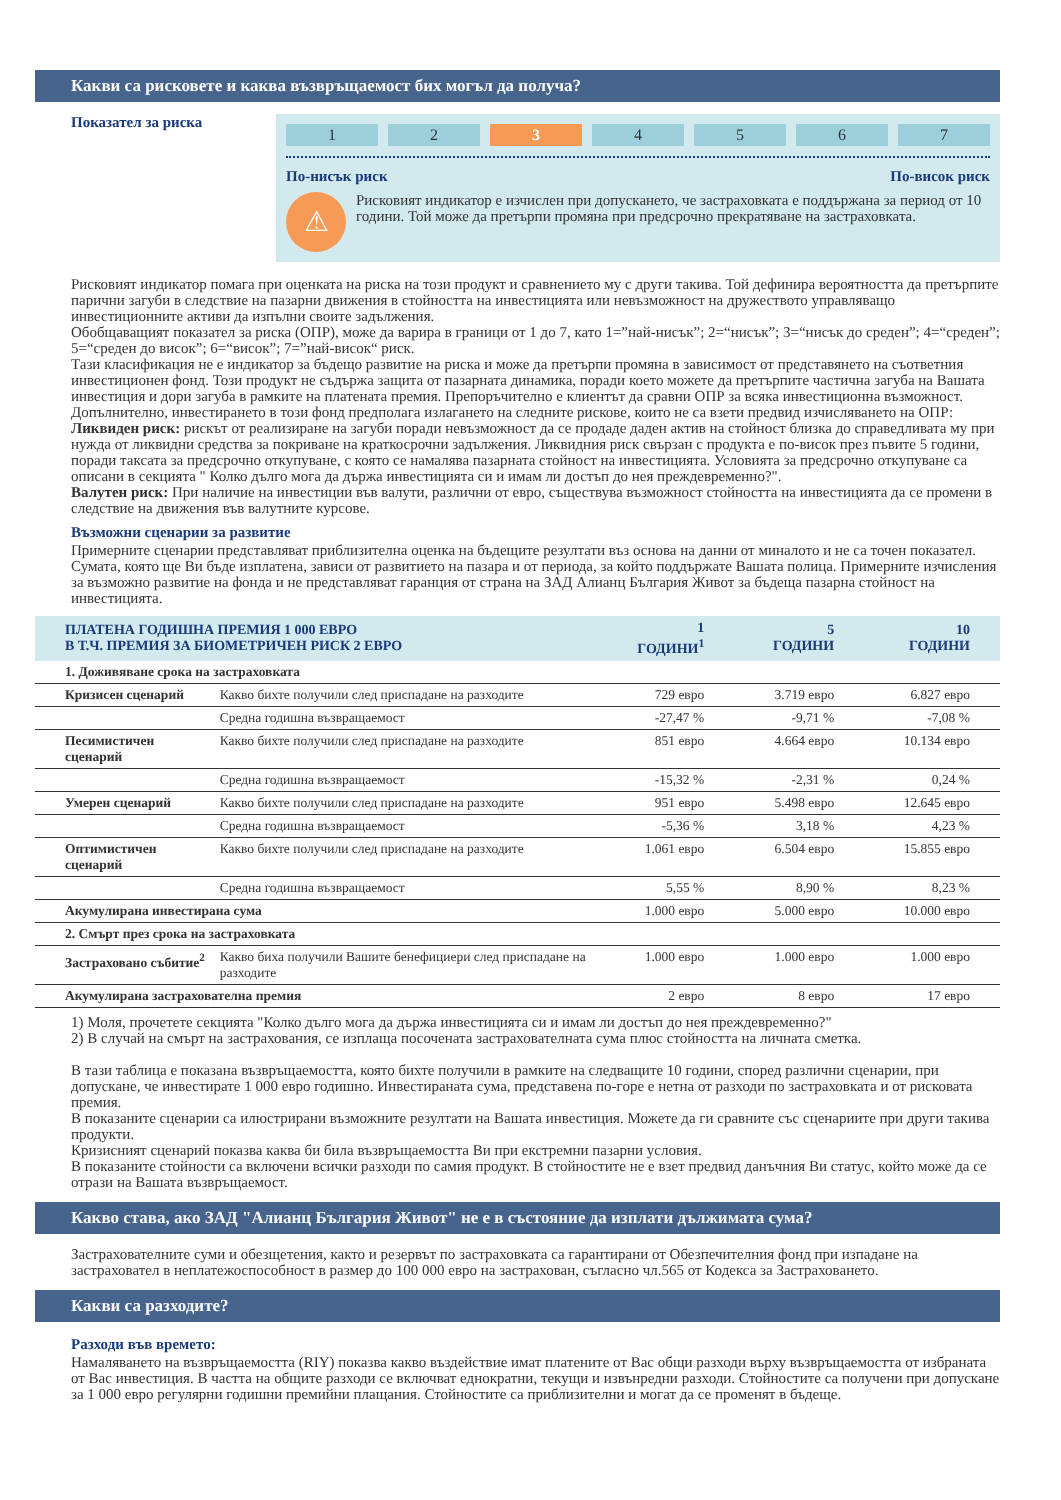Какви са рисковете и каква възвръщаемост бих могъл да получа?
Показател за риска
1 2 3 4 5 6 7
По-нисък риск По-висок риск
⚠
Рисковият индикатор е изчислен при допускането, че застраховката е поддържана за период от 10 години. Той може да претърпи промяна при предсрочно прекратяване на застраховката.
Рисковият индикатор помага при оценката на риска на този продукт и сравнението му с други такива. Той дефинира вероятността да претърпите парични загуби в следствие на пазарни движения в стойността на инвестицията или невъзможност на дружеството управляващо инвестиционните активи да изпълни своите задължения.
Обобщаващият показател за риска (ОПР), може да варира в граници от 1 до 7, като 1=”най-нисък”; 2=“нисък”; 3=“нисък до среден”; 4=“среден”; 5=“среден до висок”; 6=“висок”; 7=”най-висок“ риск.
Тази класификация не е индикатор за бъдещо развитие на риска и може да претърпи промяна в зависимост от представянето на съответния инвестиционен фонд. Този продукт не съдържа защита от пазарната динамика, поради което можете да претърпите частична загуба на Вашата инвестиция и дори загуба в рамките на платената премия. Препоръчително е клиентът да сравни ОПР за всяка инвестиционна възможност.
Допълнително, инвестирането в този фонд предполага излагането на следните рискове, които не са взети предвид изчисляването на ОПР:
Ликвиден риск: рискът от реализиране на загуби поради невъзможност да се продаде даден актив на стойност близка до справедливата му при нужда от ликвидни средства за покриване на краткосрочни задължения. Ликвидния риск свързан с продукта е по-висок през пъвите 5 години, поради таксата за предсрочно откупуване, с която се намалява пазарната стойност на инвестицията. Условията за предсрочно откупуване са описани в секцията " Колко дълго мога да държа инвестицията си и имам ли достъп до нея преждевременно?".
Валутен риск: При наличие на инвестиции във валути, различни от евро, съществува възможност стойността на инвестицията да се промени в следствие на движения във валутните курсове.
Възможни сценарии за развитие
Примерните сценарии представляват приблизителна оценка на бъдещите резултати въз основа на данни от миналото и не са точен показател. Сумата, която ще Ви бъде изплатена, зависи от развитието на пазара и от периода, за който поддържате Вашата полица. Примерните изчисления за възможно развитие на фонда и не представляват гаранция от страна на ЗАД Алианц България Живот за бъдеща пазарна стойност на инвестицията.
| ПЛАТЕНА ГОДИШНА ПРЕМИЯ 1 000 ЕВРО В Т.Ч. ПРЕМИЯ ЗА БИОМЕТРИЧЕН РИСК 2 ЕВРО | | 1 ГОДИНИ<sup>1</sup> | 5 ГОДИНИ | 10 ГОДИНИ |
| --- | --- | --- | --- | --- |
| 1. Доживяване срока на застраховката | | | | |
| Кризисен сценарий | Какво бихте получили след приспадане на разходите | 729 евро | 3.719 евро | 6.827 евро |
| | Средна годишна възвращаемост | -27,47 % | -9,71 % | -7,08 % |
| Песимистичен сценарий | Какво бихте получили след приспадане на разходите | 851 евро | 4.664 евро | 10.134 евро |
| | Средна годишна възвращаемост | -15,32 % | -2,31 % | 0,24 % |
| Умерен сценарий | Какво бихте получили след приспадане на разходите | 951 евро | 5.498 евро | 12.645 евро |
| | Средна годишна възвращаемост | -5,36 % | 3,18 % | 4,23 % |
| Оптимистичен сценарий | Какво бихте получили след приспадане на разходите | 1.061 евро | 6.504 евро | 15.855 евро |
| | Средна годишна възвращаемост | 5,55 % | 8,90 % | 8,23 % |
| Акумулирана инвестирана сума | | 1.000 евро | 5.000 евро | 10.000 евро |
| 2. Смърт през срока на застраховката | | | | |
| Застраховано събитие<sup>2</sup> | Какво биха получили Вашите бенефициери след приспадане на разходите | 1.000 евро | 1.000 евро | 1.000 евро |
| Акумулирана застрахователна премия | | 2 евро | 8 евро | 17 евро |
1) Моля, прочетете секцията "Колко дълго мога да държа инвестицията си и имам ли достъп до нея преждевременно?"
2) В случай на смърт на застрахования, се изплаща посочената застрахователната сума плюс стойността на личната сметка.
В тази таблица е показана възвръщаемостта, която бихте получили в рамките на следващите 10 години, според различни сценарии, при допускане, че инвестирате 1 000 евро годишно. Инвестираната сума, представена по-горе е нетна от разходи по застраховката и от рисковата премия.
В показаните сценарии са илюстрирани възможните резултати на Вашата инвестиция. Можете да ги сравните със сценариите при други такива продукти.
Кризисният сценарий показва каква би била възвръщаемостта Ви при екстремни пазарни условия.
В показаните стойности са включени всички разходи по самия продукт. В стойностите не е взет предвид данъчния Ви статус, който може да се отрази на Вашата възвръщаемост.
Какво става, ако ЗАД "Алианц България Живот" не е в състояние да изплати дължимата сума?
Застрахователните суми и обезщетения, както и резервът по застраховката са гарантирани от Обезпечителния фонд при изпадане на застраховател в неплатежоспособност в размер до 100 000 евро на застрахован, съгласно чл.565 от Кодекса за Застраховането.
Какви са разходите?
Разходи във времето:
Намаляването на възвръщаемостта (RIY) показва какво въздействие имат платените от Вас общи разходи върху възвръщаемостта от избраната от Вас инвестиция. В частта на общите разходи се включват еднократни, текущи и извънредни разходи. Стойностите са получени при допускане за 1 000 евро регулярни годишни премийни плащания. Стойностите са приблизителни и могат да се променят в бъдеще.